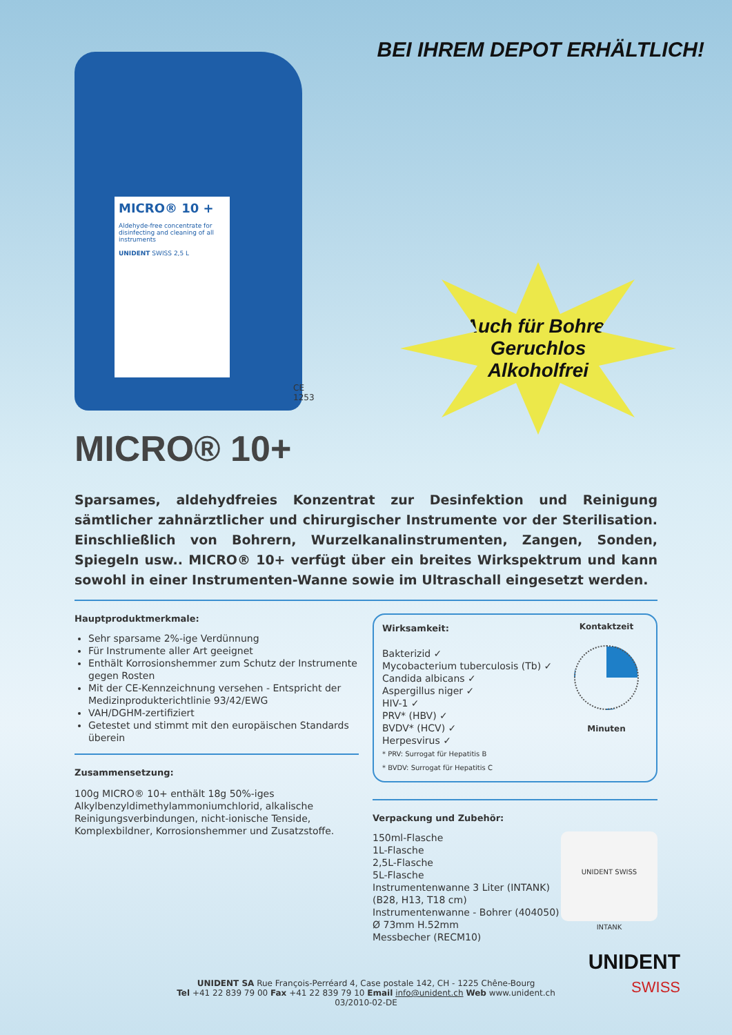BEI IHREM DEPOT ERHÄLTLICH!
MICRO® 10 +
Aldehyde-free concentrate for disinfecting and cleaning of all instruments
UNIDENT SWISS 2,5 L
CE
1253
Auch für Bohrer
Geruchlos
Alkoholfrei
MICRO® 10+
Sparsames, aldehydfreies Konzentrat zur Desinfektion und Reinigung sämtlicher zahnärztlicher und chirurgischer Instrumente vor der Sterilisation. Einschließlich von Bohrern, Wurzelkanalinstrumenten, Zangen, Sonden, Spiegeln usw.. MICRO® 10+ verfügt über ein breites Wirkspektrum und kann sowohl in einer Instrumenten-Wanne sowie im Ultraschall eingesetzt werden.
Hauptproduktmerkmale:
Sehr sparsame 2%-ige Verdünnung
Für Instrumente aller Art geeignet
Enthält Korrosionshemmer zum Schutz der Instrumente gegen Rosten
Mit der CE-Kennzeichnung versehen - Entspricht der Medizinprodukterichtlinie 93/42/EWG
VAH/DGHM-zertifiziert
Getestet und stimmt mit den europäischen Standards überein
Zusammensetzung:
100g MICRO® 10+ enthält 18g 50%-iges Alkylbenzyldimethylammoniumchlorid, alkalische Reinigungsverbindungen, nicht-ionische Tenside, Komplexbildner, Korrosionshemmer und Zusatzstoffe.
Wirksamkeit:
Bakterizid ✓
Mycobacterium tuberculosis (Tb) ✓
Candida albicans ✓
Aspergillus niger ✓
HIV-1 ✓
PRV* (HBV) ✓
BVDV* (HCV) ✓
Herpesvirus ✓
* PRV: Surrogat für Hepatitis B
* BVDV: Surrogat für Hepatitis C
Kontaktzeit
Minuten
Verpackung und Zubehör:
150ml-Flasche
1L-Flasche
2,5L-Flasche
5L-Flasche
Instrumentenwanne 3 Liter (INTANK)
(B28, H13, T18 cm)
Instrumentenwanne - Bohrer (404050)
Ø 73mm H.52mm
Messbecher (RECM10)
UNIDENT SWISS
INTANK
UNIDENT SA Rue François-Perréard 4, Case postale 142, CH - 1225 Chêne-Bourg
Tel +41 22 839 79 00 Fax +41 22 839 79 10 Email info@unident.ch Web www.unident.ch
03/2010-02-DE
UNIDENT
SWISS